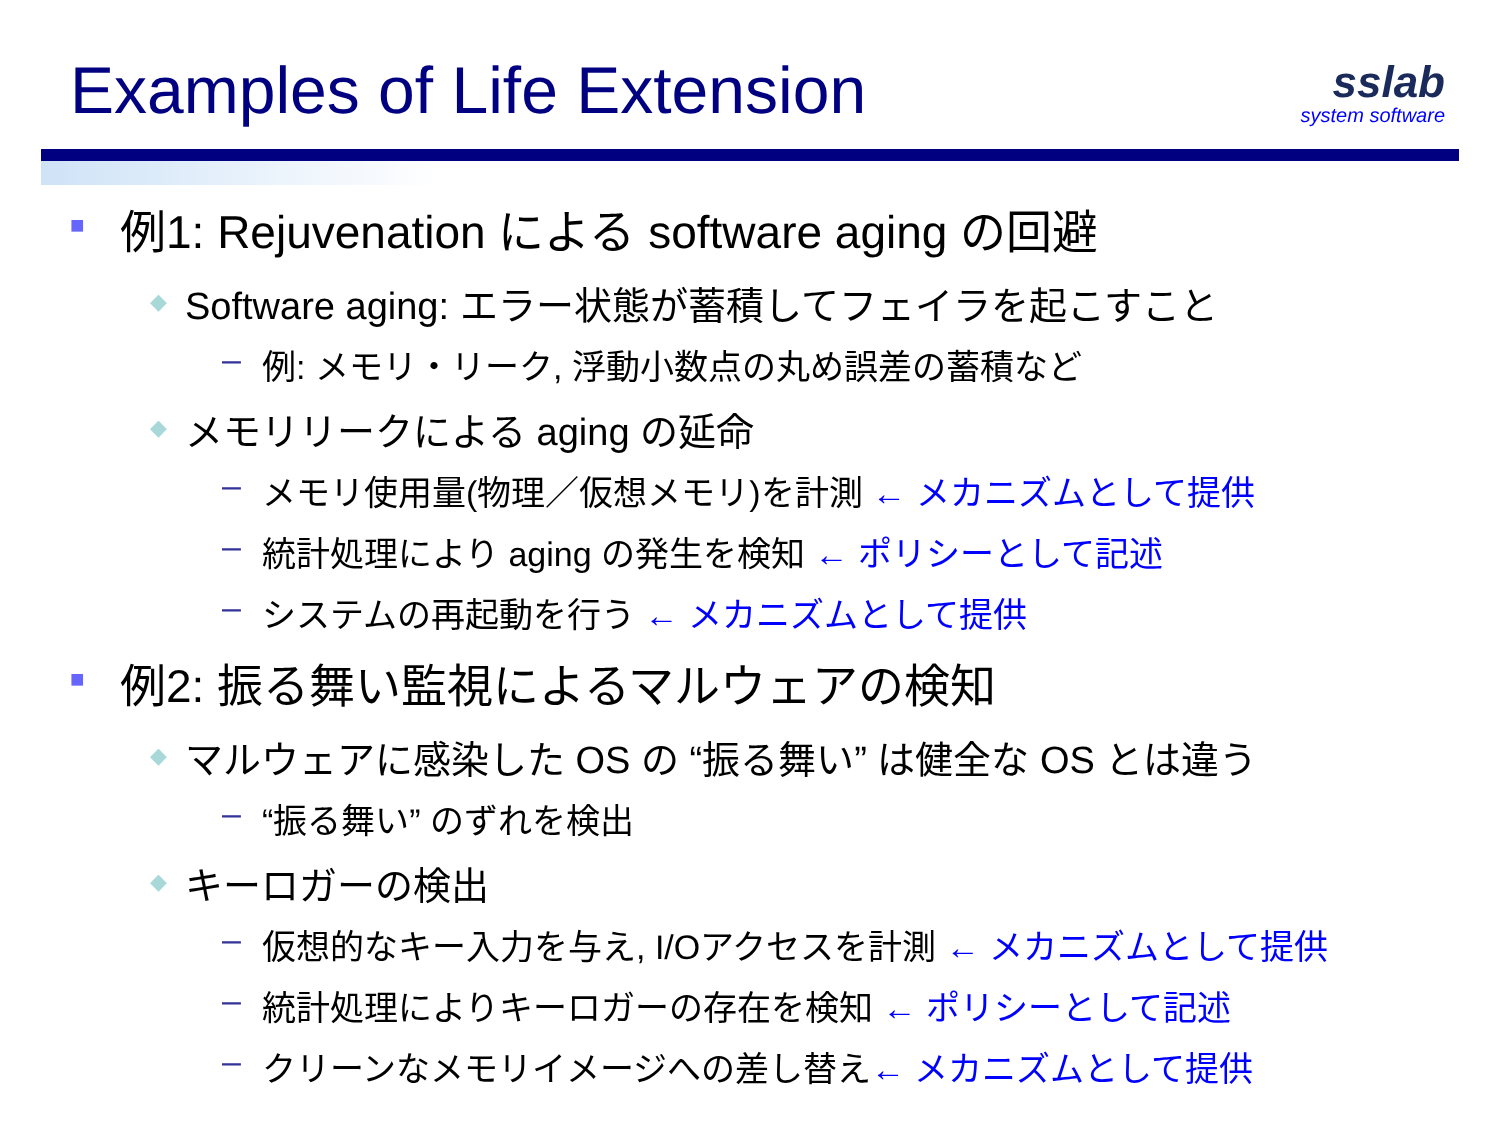Examples of Life Extension
sslab
system software
■ 例1: Rejuvenation による software aging の回避
◆ Software aging: エラー状態が蓄積してフェイラを起こすこと
– 例: メモリ・リーク, 浮動小数点の丸め誤差の蓄積など
◆ メモリリークによる aging の延命
– メモリ使用量(物理／仮想メモリ)を計測 ← メカニズムとして提供
– 統計処理により aging の発生を検知 ← ポリシーとして記述
– システムの再起動を行う ← メカニズムとして提供
■ 例2: 振る舞い監視によるマルウェアの検知
◆ マルウェアに感染した OS の “振る舞い” は健全な OS とは違う
– “振る舞い” のずれを検出
◆ キーロガーの検出
– 仮想的なキー入力を与え, I/Oアクセスを計測 ← メカニズムとして提供
– 統計処理によりキーロガーの存在を検知 ← ポリシーとして記述
– クリーンなメモリイメージへの差し替え← メカニズムとして提供